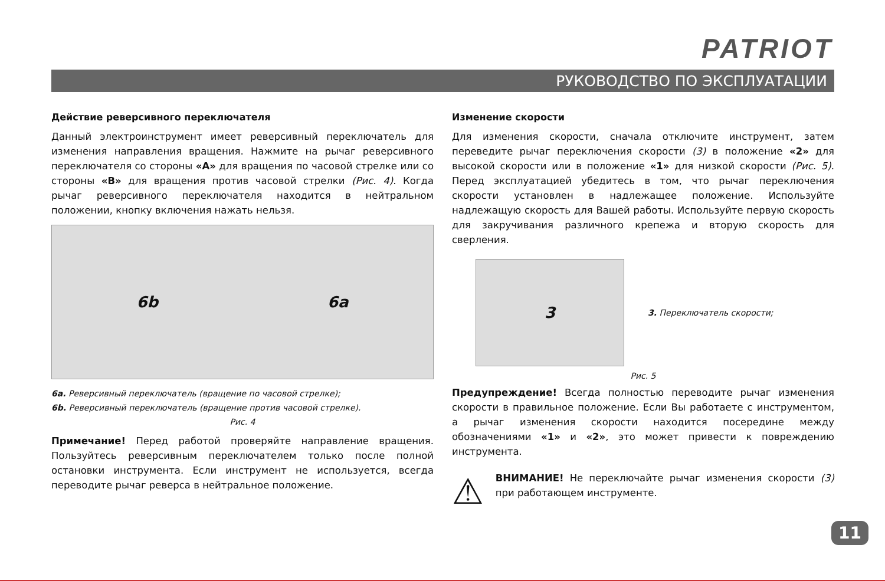PATRIOT
РУКОВОДСТВО ПО ЭКСПЛУАТАЦИИ
Действие реверсивного переключателя
Данный электроинструмент имеет реверсивный переключатель для изменения направления вращения. Нажмите на рычаг реверсивного переключателя со стороны «A» для вращения по часовой стрелке или со стороны «B» для вращения против часовой стрелки (Рис. 4). Когда рычаг реверсивного переключателя находится в нейтральном положении, кнопку включения нажать нельзя.
6b 6a
6a. Реверсивный переключатель (вращение по часовой стрелке);
6b. Реверсивный переключатель (вращение против часовой стрелке).
Рис. 4
Примечание! Перед работой проверяйте направление вращения. Пользуйтесь реверсивным переключателем только после полной остановки инструмента. Если инструмент не используется, всегда переводите рычаг реверса в нейтральное положение.
Изменение скорости
Для изменения скорости, сначала отключите инструмент, затем переведите рычаг переключения скорости (3) в положение «2» для высокой скорости или в положение «1» для низкой скорости (Рис. 5). Перед эксплуатацией убедитесь в том, что рычаг переключения скорости установлен в надлежащее положение. Используйте надлежащую скорость для Вашей работы. Используйте первую скорость для закручивания различного крепежа и вторую скорость для сверления.
3
3. Переключатель скорости;
Рис. 5
Предупреждение! Всегда полностью переводите рычаг изменения скорости в правильное положение. Если Вы работаете с инструментом, а рычаг изменения скорости находится посередине между обозначениями «1» и «2», это может привести к повреждению инструмента.
⚠
ВНИМАНИЕ! Не переключайте рычаг изменения скорости (3) при работающем инструменте.
11